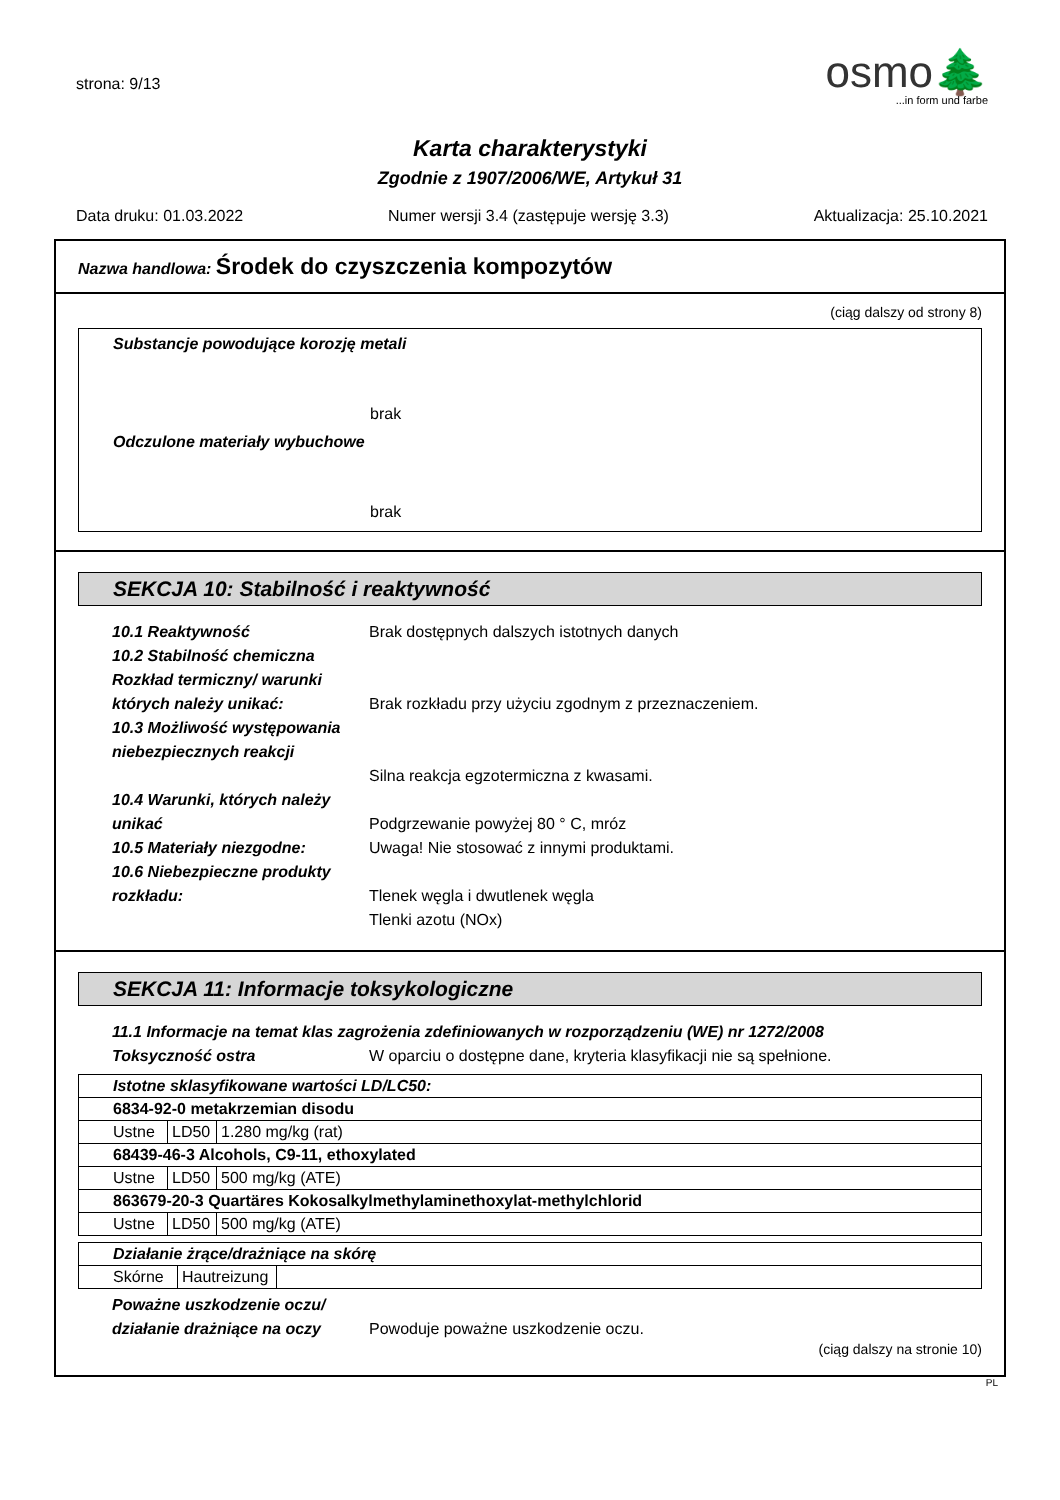strona: 9/13
osmo🌲
...in form und farbe
Karta charakterystyki
Zgodnie z 1907/2006/WE, Artykuł 31
Data druku: 01.03.2022 Numer wersji 3.4 (zastępuje wersję 3.3) Aktualizacja: 25.10.2021
Nazwa handlowa: Środek do czyszczenia kompozytów
(ciąg dalszy od strony 8)
Substancje powodujące korozję metali
brak
Odczulone materiały wybuchowe
brak
SEKCJA 10: Stabilność i reaktywność
10.1 Reaktywność Brak dostępnych dalszych istotnych danych
10.2 Stabilność chemiczna
Rozkład termiczny/ warunki
których należy unikać:
Brak rozkładu przy użyciu zgodnym z przeznaczeniem.
10.3 Możliwość występowania
niebezpiecznych reakcji
Silna reakcja egzotermiczna z kwasami.
10.4 Warunki, których należy
unikać
Podgrzewanie powyżej 80 ° C, mróz
10.5 Materiały niezgodne: Uwaga! Nie stosować z innymi produktami.
10.6 Niebezpieczne produkty
rozkładu:
Tlenek węgla i dwutlenek węgla
Tlenki azotu (NOx)
SEKCJA 11: Informacje toksykologiczne
11.1 Informacje na temat klas zagrożenia zdefiniowanych w rozporządzeniu (WE) nr 1272/2008
Toksyczność ostra W oparciu o dostępne dane, kryteria klasyfikacji nie są spełnione.
| Istotne sklasyfikowane wartości LD/LC50: | | |
| 6834-92-0 metakrzemian disodu | | |
| Ustne | LD50 | 1.280 mg/kg (rat) |
| 68439-46-3 Alcohols, C9-11, ethoxylated | | |
| Ustne | LD50 | 500 mg/kg (ATE) |
| 863679-20-3 Quartäres Kokosalkylmethylaminethoxylat-methylchlorid | | |
| Ustne | LD50 | 500 mg/kg (ATE) |
| Działanie żrące/drażniące na skórę | | |
| Skórne | Hautreizung | |
Poważne uszkodzenie oczu/
działanie drażniące na oczy
Powoduje poważne uszkodzenie oczu.
(ciąg dalszy na stronie 10)
PL